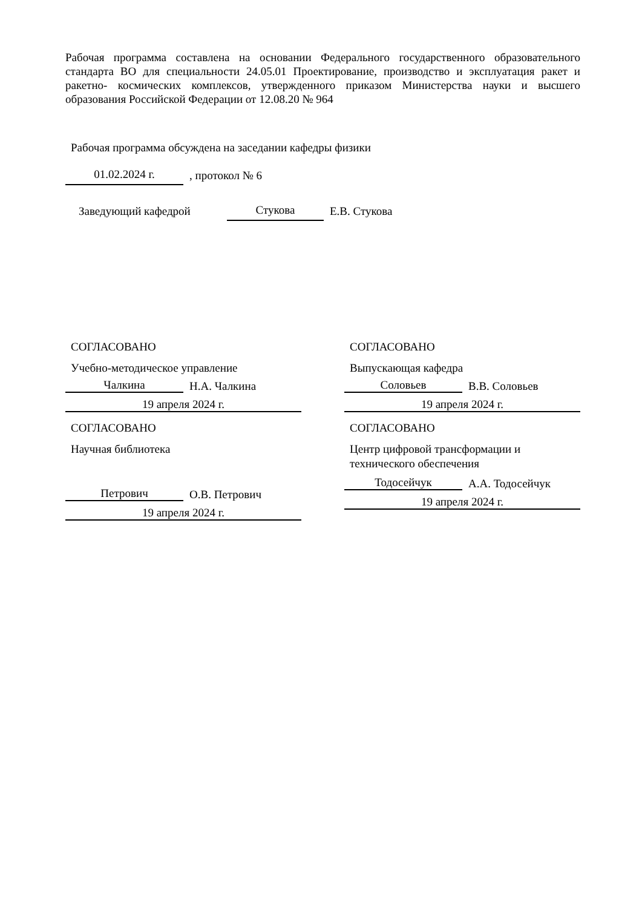Рабочая программа составлена на основании Федерального государственного образовательного стандарта ВО для специальности 24.05.01 Проектирование, производство и эксплуатация ракет и ракетно- космических комплексов, утвержденного приказом Министерства науки и высшего образования Российской Федерации от 12.08.20 № 964
Рабочая программа обсуждена на заседании кафедры физики
01.02.2024 г.
, протокол № 6
Заведующий кафедрой
Стукова
Е.В. Стукова
СОГЛАСОВАНО
Учебно-методическое управление
Чалкина
Н.А. Чалкина
19 апреля 2024 г.
СОГЛАСОВАНО
Научная библиотека
Петрович
О.В. Петрович
19 апреля 2024 г.
СОГЛАСОВАНО
Выпускающая кафедра
Соловьев
В.В. Соловьев
19 апреля 2024 г.
СОГЛАСОВАНО
Центр цифровой трансформации и технического обеспечения
Тодосейчук
А.А. Тодосейчук
19 апреля 2024 г.